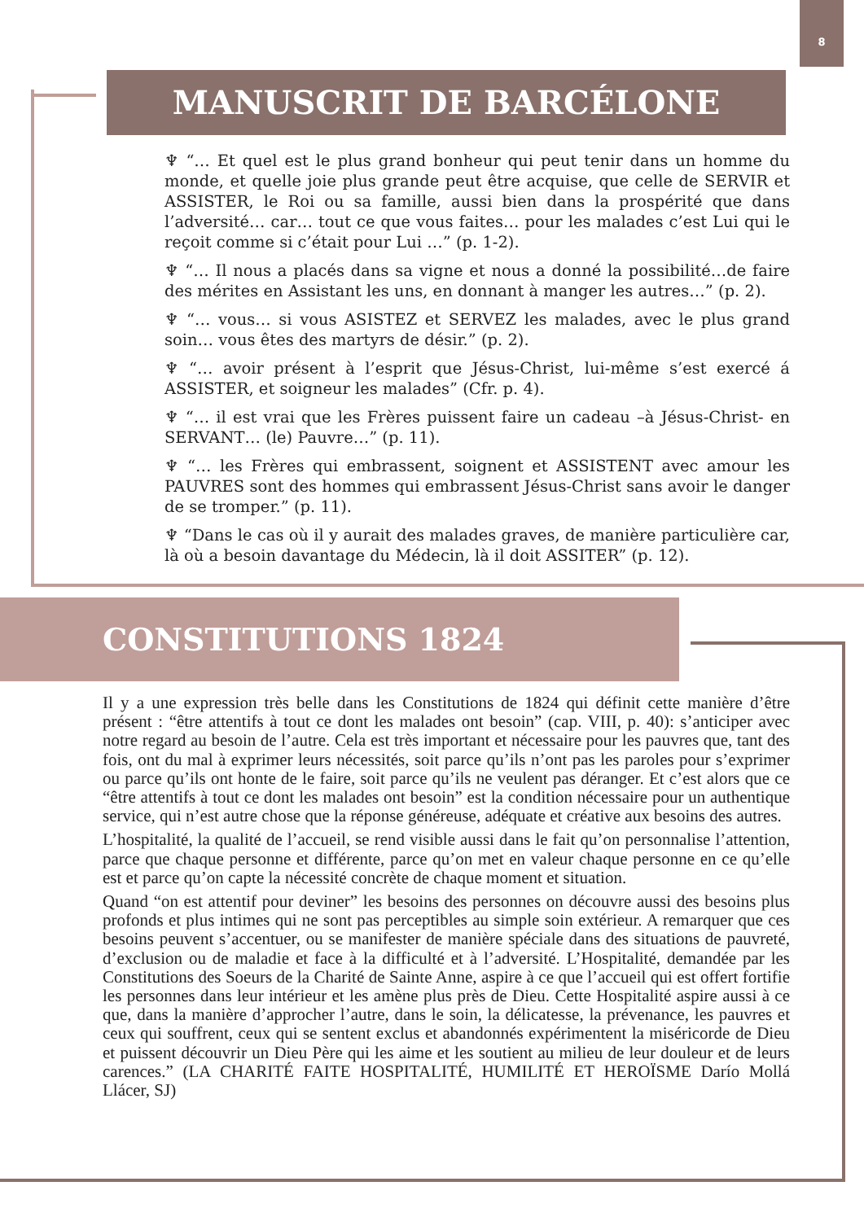8
MANUSCRIT DE BARCÉLONE
♆ “… Et quel est le plus grand bonheur qui peut tenir dans un homme du monde, et quelle joie plus grande peut être acquise, que celle de SERVIR et ASSISTER, le Roi ou sa famille, aussi bien dans la prospérité que dans l’adversité… car… tout ce que vous faites… pour les malades c’est Lui qui le reçoit comme si c’était pour Lui …” (p. 1-2).
♆ “… Il nous a placés dans sa vigne et nous a donné la possibilité…de faire des mérites en Assistant les uns, en donnant à manger les autres…” (p. 2).
♆ “… vous… si vous ASISTEZ et SERVEZ les malades, avec le plus grand soin… vous êtes des martyrs de désir.” (p. 2).
♆ “… avoir présent à l’esprit que Jésus-Christ, lui-même s’est exercé á ASSISTER, et soigneur les malades” (Cfr. p. 4).
♆ “… il est vrai que les Frères puissent faire un cadeau –à Jésus-Christ- en SERVANT… (le) Pauvre…” (p. 11).
♆ “… les Frères qui embrassent, soignent et ASSISTENT avec amour les PAUVRES sont des hommes qui embrassent Jésus-Christ sans avoir le danger de se tromper.” (p. 11).
♆ “Dans le cas où il y aurait des malades graves, de manière particulière car, là où a besoin davantage du Médecin, là il doit ASSITER” (p. 12).
CONSTITUTIONS 1824
Il y a une expression très belle dans les Constitutions de 1824 qui définit cette manière d’être présent : “être attentifs à tout ce dont les malades ont besoin” (cap. VIII, p. 40): s’anticiper avec notre regard au besoin de l’autre. Cela est très important et nécessaire pour les pauvres que, tant des fois, ont du mal à exprimer leurs nécessités, soit parce qu’ils n’ont pas les paroles pour s’exprimer ou parce qu’ils ont honte de le faire, soit parce qu’ils ne veulent pas déranger. Et c’est alors que ce “être attentifs à tout ce dont les malades ont besoin” est la condition nécessaire pour un authentique service, qui n’est autre chose que la réponse généreuse, adéquate et créative aux besoins des autres.
L’hospitalité, la qualité de l’accueil, se rend visible aussi dans le fait qu’on personnalise l’attention, parce que chaque personne et différente, parce qu’on met en valeur chaque personne en ce qu’elle est et parce qu’on capte la nécessité concrète de chaque moment et situation.
Quand “on est attentif pour deviner” les besoins des personnes on découvre aussi des besoins plus profonds et plus intimes qui ne sont pas perceptibles au simple soin extérieur. A remarquer que ces besoins peuvent s’accentuer, ou se manifester de manière spéciale dans des situations de pauvreté, d’exclusion ou de maladie et face à la difficulté et à l’adversité. L’Hospitalité, demandée par les Constitutions des Soeurs de la Charité de Sainte Anne, aspire à ce que l’accueil qui est offert fortifie les personnes dans leur intérieur et les amène plus près de Dieu. Cette Hospitalité aspire aussi à ce que, dans la manière d’approcher l’autre, dans le soin, la délicatesse, la prévenance, les pauvres et ceux qui souffrent, ceux qui se sentent exclus et abandonnés expérimentent la miséricorde de Dieu et puissent découvrir un Dieu Père qui les aime et les soutient au milieu de leur douleur et de leurs carences.” (LA CHARITÉ FAITE HOSPITALITÉ, HUMILITÉ ET HEROÏSME Darío Mollá Llácer, SJ)